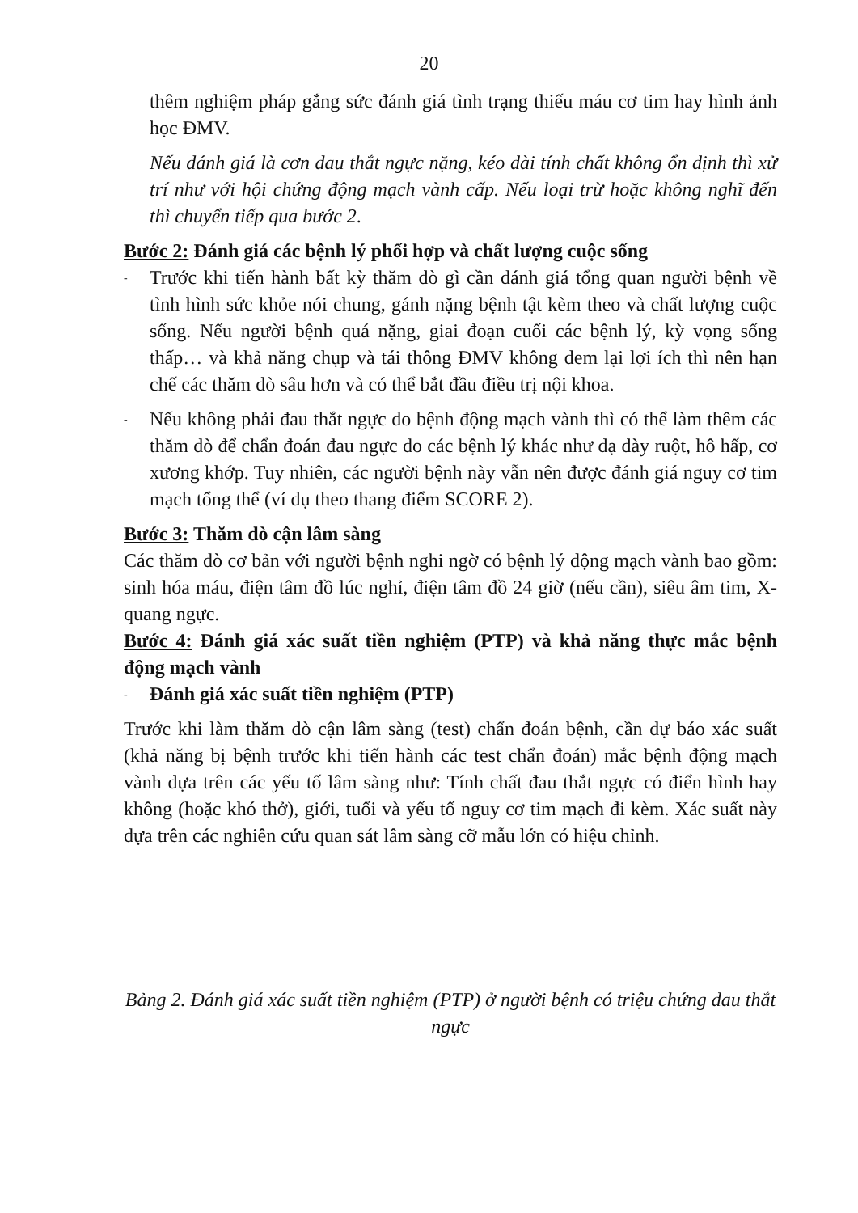20
thêm nghiệm pháp gắng sức đánh giá tình trạng thiếu máu cơ tim hay hình ảnh học ĐMV.
Nếu đánh giá là cơn đau thắt ngực nặng, kéo dài tính chất không ổn định thì xử trí như với hội chứng động mạch vành cấp. Nếu loại trừ hoặc không nghĩ đến thì chuyển tiếp qua bước 2.
Bước 2: Đánh giá các bệnh lý phối hợp và chất lượng cuộc sống
- Trước khi tiến hành bất kỳ thăm dò gì cần đánh giá tổng quan người bệnh về tình hình sức khỏe nói chung, gánh nặng bệnh tật kèm theo và chất lượng cuộc sống. Nếu người bệnh quá nặng, giai đoạn cuối các bệnh lý, kỳ vọng sống thấp… và khả năng chụp và tái thông ĐMV không đem lại lợi ích thì nên hạn chế các thăm dò sâu hơn và có thể bắt đầu điều trị nội khoa.
- Nếu không phải đau thắt ngực do bệnh động mạch vành thì có thể làm thêm các thăm dò để chẩn đoán đau ngực do các bệnh lý khác như dạ dày ruột, hô hấp, cơ xương khớp. Tuy nhiên, các người bệnh này vẫn nên được đánh giá nguy cơ tim mạch tổng thể (ví dụ theo thang điểm SCORE 2).
Bước 3: Thăm dò cận lâm sàng
Các thăm dò cơ bản với người bệnh nghi ngờ có bệnh lý động mạch vành bao gồm: sinh hóa máu, điện tâm đồ lúc nghỉ, điện tâm đồ 24 giờ (nếu cần), siêu âm tim, X-quang ngực.
Bước 4: Đánh giá xác suất tiền nghiệm (PTP) và khả năng thực mắc bệnh động mạch vành
- Đánh giá xác suất tiền nghiệm (PTP)
Trước khi làm thăm dò cận lâm sàng (test) chẩn đoán bệnh, cần dự báo xác suất (khả năng bị bệnh trước khi tiến hành các test chẩn đoán) mắc bệnh động mạch vành dựa trên các yếu tố lâm sàng như: Tính chất đau thắt ngực có điển hình hay không (hoặc khó thở), giới, tuổi và yếu tố nguy cơ tim mạch đi kèm. Xác suất này dựa trên các nghiên cứu quan sát lâm sàng cỡ mẫu lớn có hiệu chỉnh.
Bảng 2. Đánh giá xác suất tiền nghiệm (PTP) ở người bệnh có triệu chứng đau thắt ngực